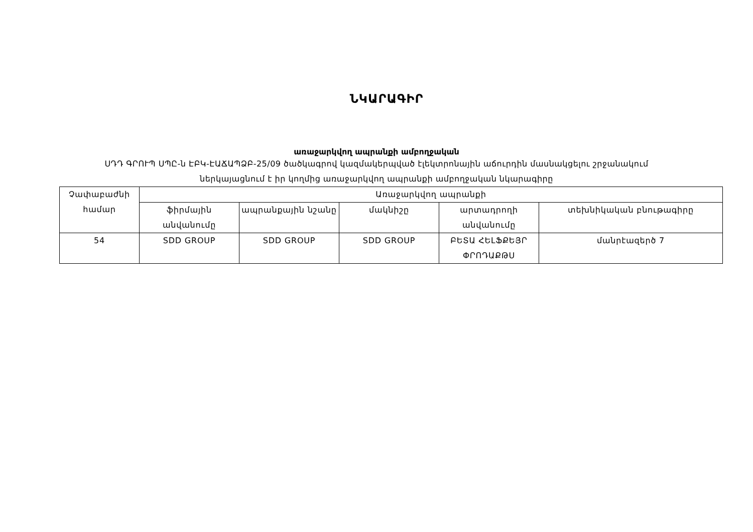ՆԿԱՐԱԳԻՐ
առաջարկվող ապրանքի ամբողջական
ՍԴԴ ԳՐՈՒՊ ՍՊԸ-ն ԷԲԿ-ԷԱՃԱՊՁԲ-25/09 ծածկագրով կազմակերպված էլեկտրոնային աճուրդին մասնակցելու շրջանակում
ներկայացնում է իր կողմից առաջարկվող ապրանքի ամբողջական նկարագիրը
| Չափաբաժնի համար | Առաջարկվող ապրանքի | | | | |
| --- | --- | --- | --- | --- | --- |
| | ֆիրմային անվանումը | ապրանքային նշանը | մակնիշը | արտադրողի անվանումը | տեխնիկական բնութագիրը |
| 54 | SDD GROUP | SDD GROUP | SDD GROUP | ԲԵՏԱ ՀԵԼՖՔԵՅՐ ՓՐՈԴԱՔԹՍ | մանրէազերծ 7 |